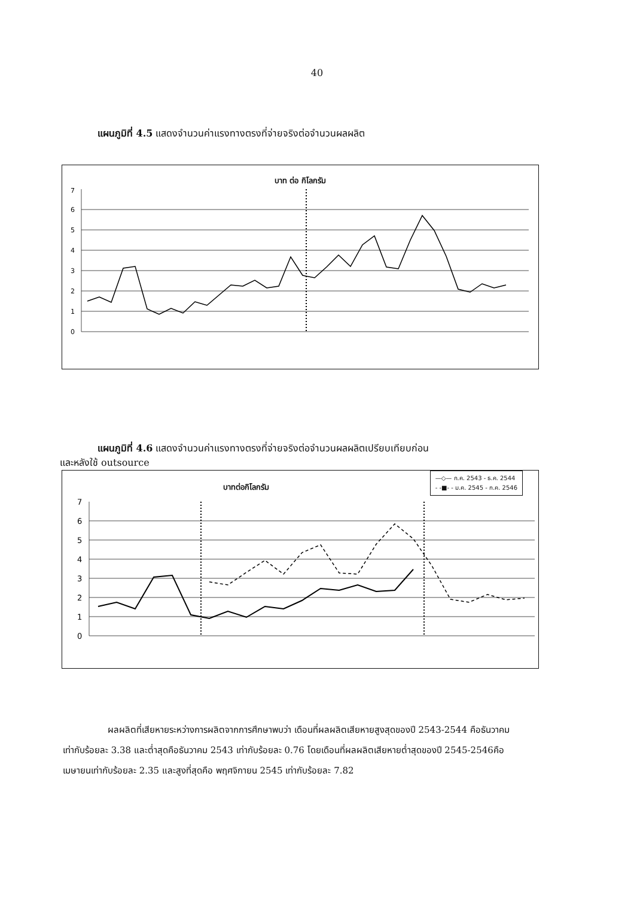40
แผนภูมิที่ 4.5 แสดงจำนวนค่าแรงทางตรงที่จ่ายจริงต่อจำนวนผลผลิต
บาท ต่อ กิโลกรัม
7
6
5
4
3
2
1
0
แผนภูมิที่ 4.6 แสดงจำนวนค่าแรงทางตรงที่จ่ายจริงต่อจำนวนผลผลิตเปรียบเทียบก่อน
และหลังใช้ outsource
—◇— ก.ค. 2543 - ธ.ค. 2544
- -■- - ม.ค. 2545 - ก.ค. 2546
บาทต่อกิโลกรัม
7
6
5
4
3
2
1
0
ผลผลิตที่เสียหายระหว่างการผลิตจากการศึกษาพบว่า เดือนที่ผลผลิตเสียหายสูงสุดของปี 2543-2544 คือธันวาคมเท่ากับร้อยละ 3.38 และต่ำสุดคือธันวาคม 2543 เท่ากับร้อยละ 0.76 โดยเดือนที่ผลผลิตเสียหายต่ำสุดของปี 2545-2546คือ เมษายนเท่ากับร้อยละ 2.35 และสูงที่สุดคือ พฤศจิกายน 2545 เท่ากับร้อยละ 7.82